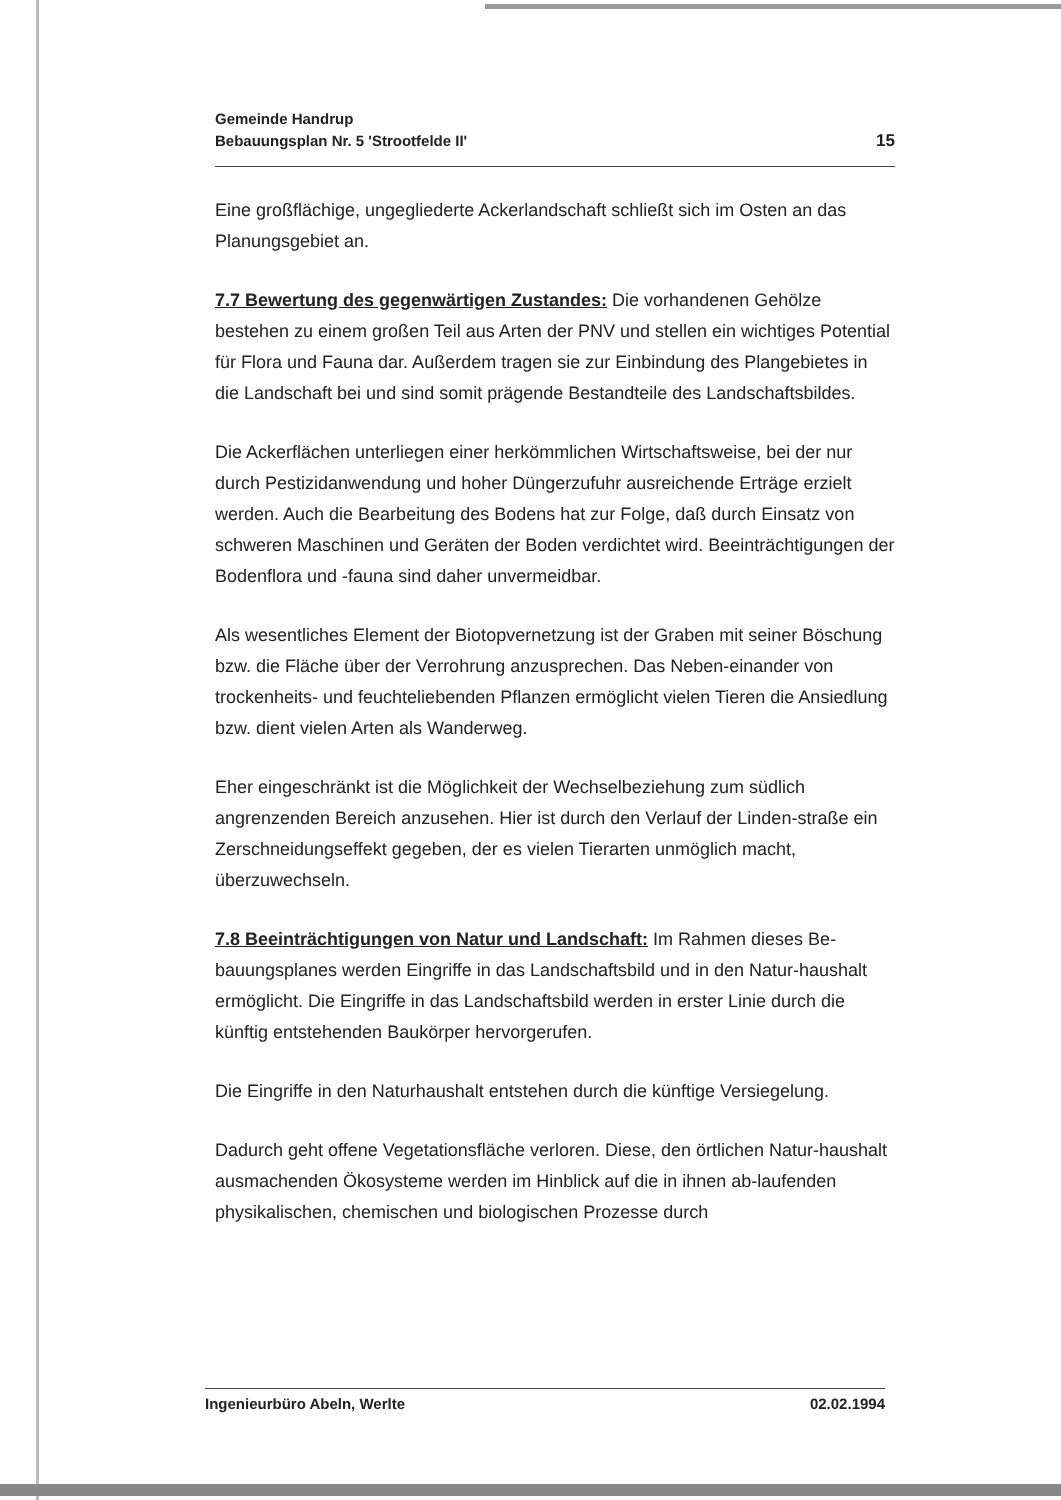Gemeinde Handrup
Bebauungsplan Nr. 5 'Strootfelde II'
15
Eine großflächige, ungegliederte Ackerlandschaft schließt sich im Osten an das Planungsgebiet an.
7.7 Bewertung des gegenwärtigen Zustandes: Die vorhandenen Gehölze bestehen zu einem großen Teil aus Arten der PNV und stellen ein wichtiges Potential für Flora und Fauna dar. Außerdem tragen sie zur Einbindung des Plangebietes in die Landschaft bei und sind somit prägende Bestandteile des Landschaftsbildes.
Die Ackerflächen unterliegen einer herkömmlichen Wirtschaftsweise, bei der nur durch Pestizidanwendung und hoher Düngerzufuhr ausreichende Erträge erzielt werden. Auch die Bearbeitung des Bodens hat zur Folge, daß durch Einsatz von schweren Maschinen und Geräten der Boden verdichtet wird. Beeinträchtigungen der Bodenflora und -fauna sind daher unvermeidbar.
Als wesentliches Element der Biotopvernetzung ist der Graben mit seiner Böschung bzw. die Fläche über der Verrohrung anzusprechen. Das Neben-einander von trockenheits- und feuchteliebenden Pflanzen ermöglicht vielen Tieren die Ansiedlung bzw. dient vielen Arten als Wanderweg.
Eher eingeschränkt ist die Möglichkeit der Wechselbeziehung zum südlich angrenzenden Bereich anzusehen. Hier ist durch den Verlauf der Linden-straße ein Zerschneidungseffekt gegeben, der es vielen Tierarten unmöglich macht, überzuwechseln.
7.8 Beeinträchtigungen von Natur und Landschaft: Im Rahmen dieses Be-bauungsplanes werden Eingriffe in das Landschaftsbild und in den Natur-haushalt ermöglicht. Die Eingriffe in das Landschaftsbild werden in erster Linie durch die künftig entstehenden Baukörper hervorgerufen.
Die Eingriffe in den Naturhaushalt entstehen durch die künftige Versiegelung.
Dadurch geht offene Vegetationsfläche verloren. Diese, den örtlichen Natur-haushalt ausmachenden Ökosysteme werden im Hinblick auf die in ihnen ab-laufenden physikalischen, chemischen und biologischen Prozesse durch
Ingenieurbüro Abeln, Werlte 02.02.1994